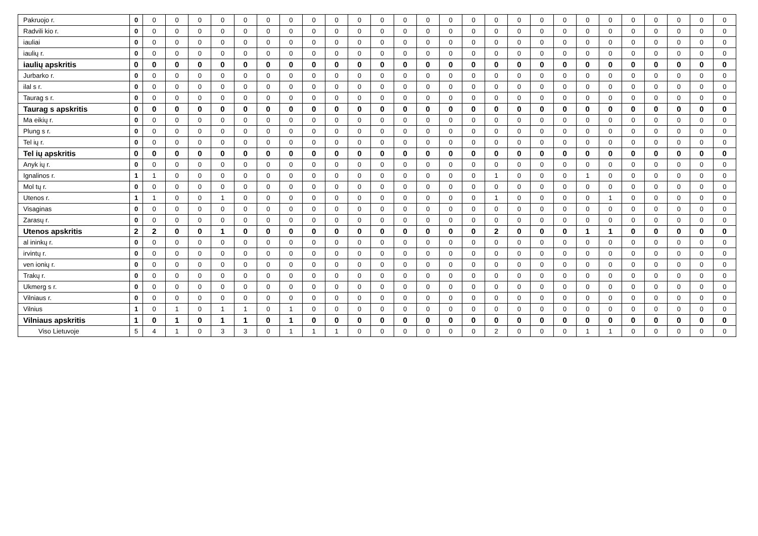| Pakruojo r. | 0 | 0 | 0 | 0 | 0 | 0 | 0 | 0 | 0 | 0 | 0 | 0 | 0 | 0 | 0 | 0 | 0 | 0 | 0 | 0 | 0 | 0 | 0 | 0 | 0 | 0 | 0 |
| Radvili kio r. | 0 | 0 | 0 | 0 | 0 | 0 | 0 | 0 | 0 | 0 | 0 | 0 | 0 | 0 | 0 | 0 | 0 | 0 | 0 | 0 | 0 | 0 | 0 | 0 | 0 | 0 | 0 |
| iauliai | 0 | 0 | 0 | 0 | 0 | 0 | 0 | 0 | 0 | 0 | 0 | 0 | 0 | 0 | 0 | 0 | 0 | 0 | 0 | 0 | 0 | 0 | 0 | 0 | 0 | 0 | 0 |
| iaulių r. | 0 | 0 | 0 | 0 | 0 | 0 | 0 | 0 | 0 | 0 | 0 | 0 | 0 | 0 | 0 | 0 | 0 | 0 | 0 | 0 | 0 | 0 | 0 | 0 | 0 | 0 | 0 |
| iaulių apskritis | 0 | 0 | 0 | 0 | 0 | 0 | 0 | 0 | 0 | 0 | 0 | 0 | 0 | 0 | 0 | 0 | 0 | 0 | 0 | 0 | 0 | 0 | 0 | 0 | 0 | 0 | 0 |
| Jurbarko r. | 0 | 0 | 0 | 0 | 0 | 0 | 0 | 0 | 0 | 0 | 0 | 0 | 0 | 0 | 0 | 0 | 0 | 0 | 0 | 0 | 0 | 0 | 0 | 0 | 0 | 0 | 0 |
| ilal s r. | 0 | 0 | 0 | 0 | 0 | 0 | 0 | 0 | 0 | 0 | 0 | 0 | 0 | 0 | 0 | 0 | 0 | 0 | 0 | 0 | 0 | 0 | 0 | 0 | 0 | 0 | 0 |
| Taurag s r. | 0 | 0 | 0 | 0 | 0 | 0 | 0 | 0 | 0 | 0 | 0 | 0 | 0 | 0 | 0 | 0 | 0 | 0 | 0 | 0 | 0 | 0 | 0 | 0 | 0 | 0 | 0 |
| Taurag s apskritis | 0 | 0 | 0 | 0 | 0 | 0 | 0 | 0 | 0 | 0 | 0 | 0 | 0 | 0 | 0 | 0 | 0 | 0 | 0 | 0 | 0 | 0 | 0 | 0 | 0 | 0 | 0 |
| Ma eikių r. | 0 | 0 | 0 | 0 | 0 | 0 | 0 | 0 | 0 | 0 | 0 | 0 | 0 | 0 | 0 | 0 | 0 | 0 | 0 | 0 | 0 | 0 | 0 | 0 | 0 | 0 | 0 |
| Plung s r. | 0 | 0 | 0 | 0 | 0 | 0 | 0 | 0 | 0 | 0 | 0 | 0 | 0 | 0 | 0 | 0 | 0 | 0 | 0 | 0 | 0 | 0 | 0 | 0 | 0 | 0 | 0 |
| Tel ių r. | 0 | 0 | 0 | 0 | 0 | 0 | 0 | 0 | 0 | 0 | 0 | 0 | 0 | 0 | 0 | 0 | 0 | 0 | 0 | 0 | 0 | 0 | 0 | 0 | 0 | 0 | 0 |
| Tel ių apskritis | 0 | 0 | 0 | 0 | 0 | 0 | 0 | 0 | 0 | 0 | 0 | 0 | 0 | 0 | 0 | 0 | 0 | 0 | 0 | 0 | 0 | 0 | 0 | 0 | 0 | 0 | 0 |
| Anyk ių r. | 0 | 0 | 0 | 0 | 0 | 0 | 0 | 0 | 0 | 0 | 0 | 0 | 0 | 0 | 0 | 0 | 0 | 0 | 0 | 0 | 0 | 0 | 0 | 0 | 0 | 0 | 0 |
| Ignalinos r. | 1 | 1 | 0 | 0 | 0 | 0 | 0 | 0 | 0 | 0 | 0 | 0 | 0 | 0 | 0 | 0 | 1 | 0 | 0 | 0 | 1 | 0 | 0 | 0 | 0 | 0 | 0 |
| Mol tų r. | 0 | 0 | 0 | 0 | 0 | 0 | 0 | 0 | 0 | 0 | 0 | 0 | 0 | 0 | 0 | 0 | 0 | 0 | 0 | 0 | 0 | 0 | 0 | 0 | 0 | 0 | 0 |
| Utenos r. | 1 | 1 | 0 | 0 | 1 | 0 | 0 | 0 | 0 | 0 | 0 | 0 | 0 | 0 | 0 | 0 | 1 | 0 | 0 | 0 | 0 | 1 | 0 | 0 | 0 | 0 | 0 |
| Visaginas | 0 | 0 | 0 | 0 | 0 | 0 | 0 | 0 | 0 | 0 | 0 | 0 | 0 | 0 | 0 | 0 | 0 | 0 | 0 | 0 | 0 | 0 | 0 | 0 | 0 | 0 | 0 |
| Zarasų r. | 0 | 0 | 0 | 0 | 0 | 0 | 0 | 0 | 0 | 0 | 0 | 0 | 0 | 0 | 0 | 0 | 0 | 0 | 0 | 0 | 0 | 0 | 0 | 0 | 0 | 0 | 0 |
| Utenos apskritis | 2 | 2 | 0 | 0 | 1 | 0 | 0 | 0 | 0 | 0 | 0 | 0 | 0 | 0 | 0 | 0 | 2 | 0 | 0 | 0 | 1 | 1 | 0 | 0 | 0 | 0 | 0 |
| al ininkų r. | 0 | 0 | 0 | 0 | 0 | 0 | 0 | 0 | 0 | 0 | 0 | 0 | 0 | 0 | 0 | 0 | 0 | 0 | 0 | 0 | 0 | 0 | 0 | 0 | 0 | 0 | 0 |
| irvintų r. | 0 | 0 | 0 | 0 | 0 | 0 | 0 | 0 | 0 | 0 | 0 | 0 | 0 | 0 | 0 | 0 | 0 | 0 | 0 | 0 | 0 | 0 | 0 | 0 | 0 | 0 | 0 |
| ven ionių r. | 0 | 0 | 0 | 0 | 0 | 0 | 0 | 0 | 0 | 0 | 0 | 0 | 0 | 0 | 0 | 0 | 0 | 0 | 0 | 0 | 0 | 0 | 0 | 0 | 0 | 0 | 0 |
| Trakų r. | 0 | 0 | 0 | 0 | 0 | 0 | 0 | 0 | 0 | 0 | 0 | 0 | 0 | 0 | 0 | 0 | 0 | 0 | 0 | 0 | 0 | 0 | 0 | 0 | 0 | 0 | 0 |
| Ukmerg s r. | 0 | 0 | 0 | 0 | 0 | 0 | 0 | 0 | 0 | 0 | 0 | 0 | 0 | 0 | 0 | 0 | 0 | 0 | 0 | 0 | 0 | 0 | 0 | 0 | 0 | 0 | 0 |
| Vilniaus r. | 0 | 0 | 0 | 0 | 0 | 0 | 0 | 0 | 0 | 0 | 0 | 0 | 0 | 0 | 0 | 0 | 0 | 0 | 0 | 0 | 0 | 0 | 0 | 0 | 0 | 0 | 0 |
| Vilnius | 1 | 0 | 1 | 0 | 1 | 1 | 0 | 1 | 0 | 0 | 0 | 0 | 0 | 0 | 0 | 0 | 0 | 0 | 0 | 0 | 0 | 0 | 0 | 0 | 0 | 0 | 0 |
| Vilniaus apskritis | 1 | 0 | 1 | 0 | 1 | 1 | 0 | 1 | 0 | 0 | 0 | 0 | 0 | 0 | 0 | 0 | 0 | 0 | 0 | 0 | 0 | 0 | 0 | 0 | 0 | 0 | 0 |
| Viso Lietuvoje | 5 | 4 | 1 | 0 | 3 | 3 | 0 | 1 | 1 | 1 | 0 | 0 | 0 | 0 | 0 | 0 | 2 | 0 | 0 | 0 | 1 | 1 | 0 | 0 | 0 | 0 | 0 |